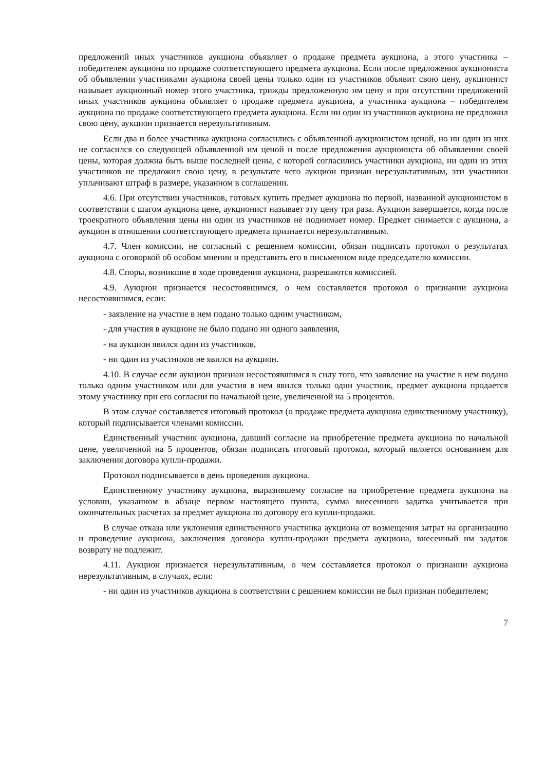предложений иных участников аукциона объявляет о продаже предмета аукциона, а этого участника – победителем аукциона по продаже соответствующего предмета аукциона. Если после предложения аукциониста об объявлении участниками аукциона своей цены только один из участников объявит свою цену, аукционист называет аукционный номер этого участника, трижды предложенную им цену и при отсутствии предложений иных участников аукциона объявляет о продаже предмета аукциона, а участника аукциона – победителем аукциона по продаже соответствующего предмета аукциона. Если ни один из участников аукциона не предложил свою цену, аукцион признается нерезультативным.
Если два и более участника аукциона согласились с объявленной аукционистом ценой, но ни один из них не согласился со следующей объявленной им ценой и после предложения аукциониста об объявлении своей цены, которая должна быть выше последней цены, с которой согласились участники аукциона, ни один из этих участников не предложил свою цену, в результате чего аукцион признан нерезультативным, эти участники уплачивают штраф в размере, указанном в соглашении.
4.6. При отсутствии участников, готовых купить предмет аукциона по первой, названной аукционистом в соответствии с шагом аукциона цене, аукционист называет эту цену три раза. Аукцион завершается, когда после троекратного объявления цены ни один из участников не поднимает номер. Предмет снимается с аукциона, а аукцион в отношении соответствующего предмета признается нерезультативным.
4.7. Член комиссии, не согласный с решением комиссии, обязан подписать протокол о результатах аукциона с оговоркой об особом мнении и представить его в письменном виде председателю комиссии.
4.8. Споры, возникшие в ходе проведения аукциона, разрешаются комиссией.
4.9. Аукцион признается несостоявшимся, о чем составляется протокол о признании аукциона несостоявшимся, если:
- заявление на участие в нем подано только одним участником,
- для участия в аукционе не было подано ни одного заявления,
- на аукцион явился один из участников,
- ни один из участников не явился на аукцион.
4.10. В случае если аукцион признан несостоявшимся в силу того, что заявление на участие в нем подано только одним участником или для участия в нем явился только один участник, предмет аукциона продается этому участнику при его согласии по начальной цене, увеличенной на 5 процентов.
В этом случае составляется итоговый протокол (о продаже предмета аукциона единственному участнику), который подписывается членами комиссии.
Единственный участник аукциона, давший согласие на приобретение предмета аукциона по начальной цене, увеличенной на 5 процентов, обязан подписать итоговый протокол, который является основанием для заключения договора купли-продажи.
Протокол подписывается в день проведения аукциона.
Единственному участнику аукциона, выразившему согласие на приобретение предмета аукциона на условии, указанном в абзаце первом настоящего пункта, сумма внесенного задатка учитывается при окончательных расчетах за предмет аукциона по договору его купли-продажи.
В случае отказа или уклонения единственного участника аукциона от возмещения затрат на организацию и проведение аукциона, заключения договора купли-продажи предмета аукциона, внесенный им задаток возврату не подлежит.
4.11. Аукцион признается нерезультативным, о чем составляется протокол о признании аукциона нерезультативным, в случаях, если:
- ни один из участников аукциона в соответствии с решением комиссии не был признан победителем;
7